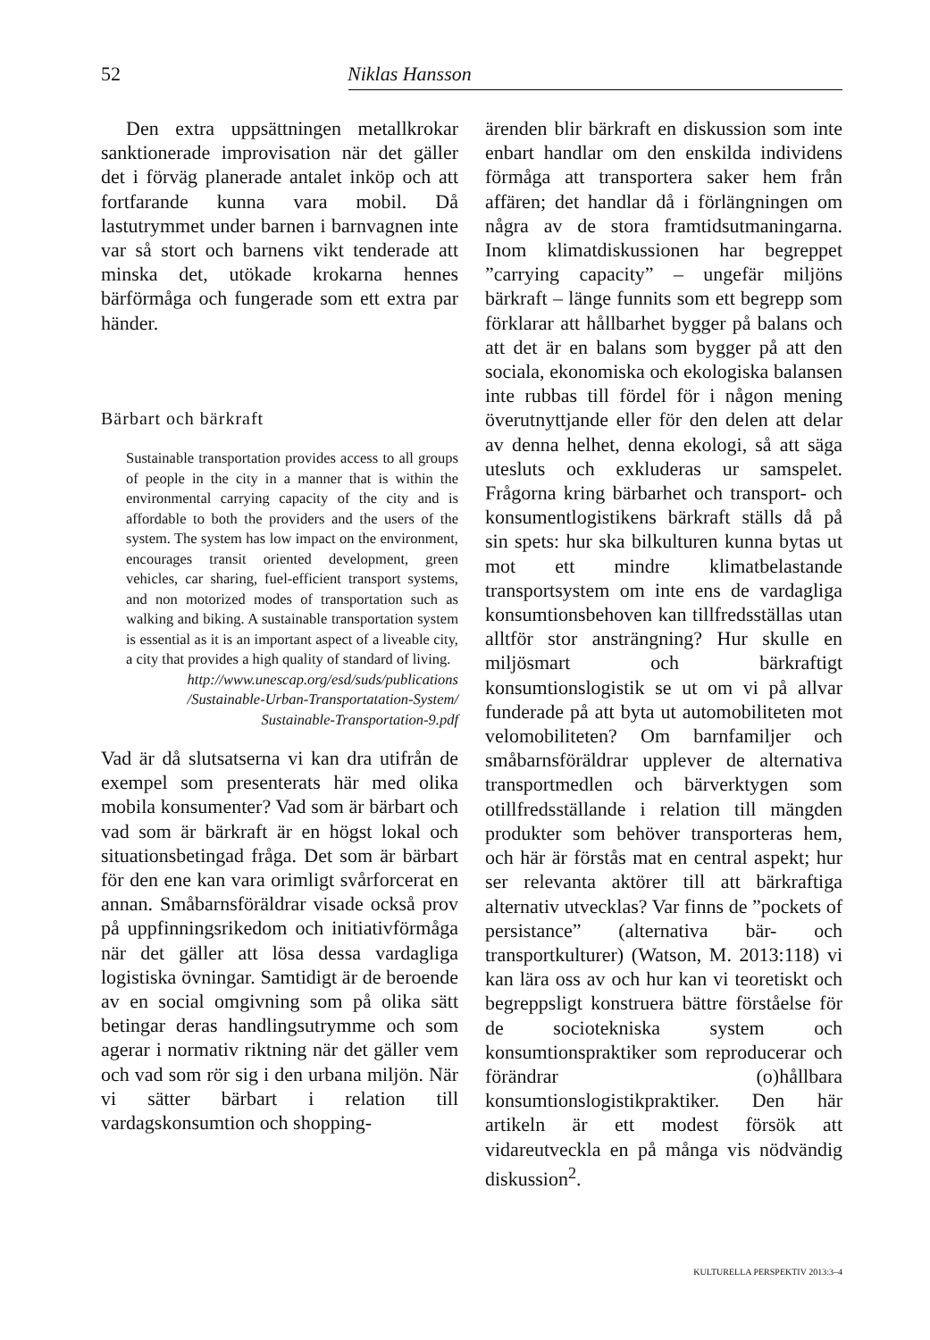52 Niklas Hansson
Den extra uppsättningen metallkrokar sanktionerade improvisation när det gäller det i förväg planerade antalet inköp och att fortfarande kunna vara mobil. Då lastutrymmet under barnen i barnvagnen inte var så stort och barnens vikt tenderade att minska det, utökade krokarna hennes bärförmåga och fungerade som ett extra par händer.
Bärbart och bärkraft
Sustainable transportation provides access to all groups of people in the city in a manner that is within the environmental carrying capacity of the city and is affordable to both the providers and the users of the system. The system has low impact on the environment, encourages transit oriented development, green vehicles, car sharing, fuel-efficient transport systems, and non motorized modes of transportation such as walking and biking. A sustainable transportation system is essential as it is an important aspect of a liveable city, a city that provides a high quality of standard of living.
http://www.unescap.org/esd/suds/publications /Sustainable-Urban-Transportatation-System/ Sustainable-Transportation-9.pdf
Vad är då slutsatserna vi kan dra utifrån de exempel som presenterats här med olika mobila konsumenter? Vad som är bärbart och vad som är bärkraft är en högst lokal och situationsbetingad fråga. Det som är bärbart för den ene kan vara orimligt svårforcerat en annan. Småbarnsföräldrar visade också prov på uppfinningsrikedom och initiativförmåga när det gäller att lösa dessa vardagliga logistiska övningar. Samtidigt är de beroende av en social omgivning som på olika sätt betingar deras handlingsutrymme och som agerar i normativ riktning när det gäller vem och vad som rör sig i den urbana miljön. När vi sätter bärbart i relation till vardagskonsumtion och shopping-
ärenden blir bärkraft en diskussion som inte enbart handlar om den enskilda individens förmåga att transportera saker hem från affären; det handlar då i förlängningen om några av de stora framtidsutmaningarna. Inom klimatdiskussionen har begreppet ”carrying capacity” – ungefär miljöns bärkraft – länge funnits som ett begrepp som förklarar att hållbarhet bygger på balans och att det är en balans som bygger på att den sociala, ekonomiska och ekologiska balansen inte rubbas till fördel för i någon mening överutnyttjande eller för den delen att delar av denna helhet, denna ekologi, så att säga utesluts och exkluderas ur samspelet. Frågorna kring bärbarhet och transport- och konsumentlogistikens bärkraft ställs då på sin spets: hur ska bilkulturen kunna bytas ut mot ett mindre klimatbelastande transportsystem om inte ens de vardagliga konsumtionsbehoven kan tillfredsställas utan alltför stor ansträngning? Hur skulle en miljösmart och bärkraftigt konsumtionslogistik se ut om vi på allvar funderade på att byta ut automobiliteten mot velomobiliteten? Om barnfamiljer och småbarnsföräldrar upplever de alternativa transportmedlen och bärverktygen som otillfredsställande i relation till mängden produkter som behöver transporteras hem, och här är förstås mat en central aspekt; hur ser relevanta aktörer till att bärkraftiga alternativ utvecklas? Var finns de ”pockets of persistance” (alternativa bär- och transportkulturer) (Watson, M. 2013:118) vi kan lära oss av och hur kan vi teoretiskt och begreppsligt konstruera bättre förståelse för de sociotekniska system och konsumtionspraktiker som reproducerar och förändrar (o)hållbara konsumtionslogistikpraktiker. Den här artikeln är ett modest försök att vidareutveckla en på många vis nödvändig diskussion<sup>2</sup>.
KULTURELLA PERSPEKTIV 2013:3–4